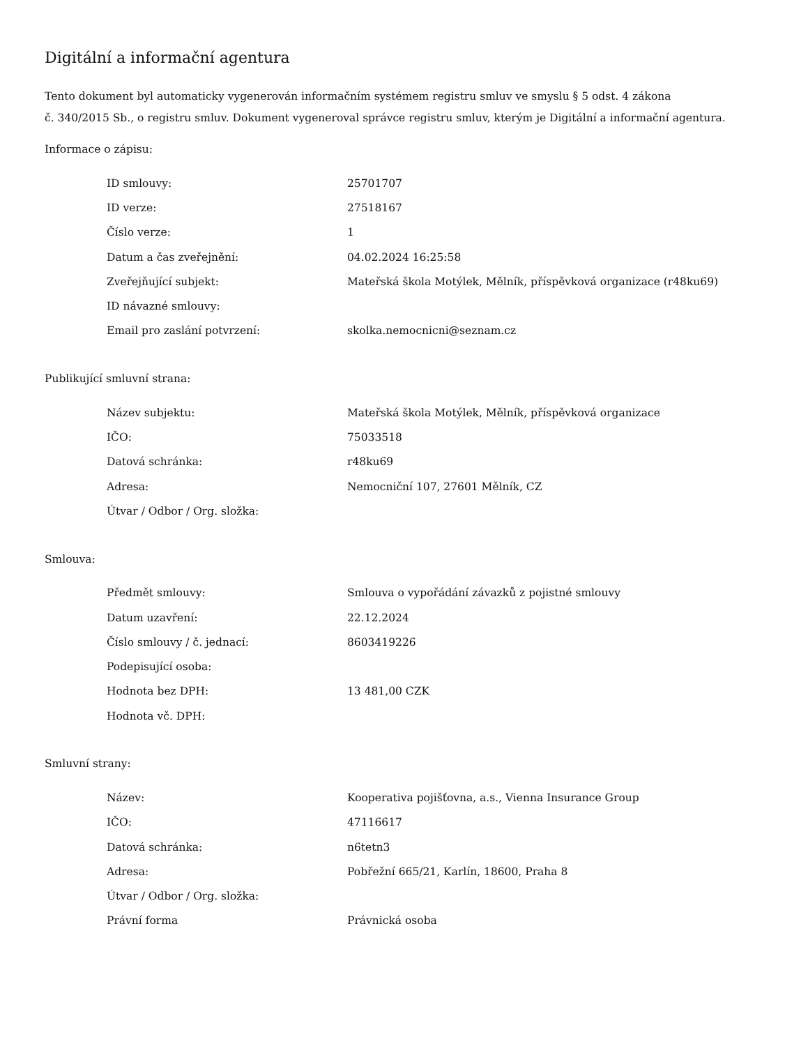Digitální a informační agentura
Tento dokument byl automaticky vygenerován informačním systémem registru smluv ve smyslu § 5 odst. 4 zákona
č. 340/2015 Sb., o registru smluv. Dokument vygeneroval správce registru smluv, kterým je Digitální a informační agentura.
Informace o zápisu:
| ID smlouvy: | 25701707 |
| ID verze: | 27518167 |
| Číslo verze: | 1 |
| Datum a čas zveřejnění: | 04.02.2024 16:25:58 |
| Zveřejňující subjekt: | Mateřská škola Motýlek, Mělník, příspěvková organizace (r48ku69) |
| ID návazné smlouvy: | |
| Email pro zaslání potvrzení: | skolka.nemocnicni@seznam.cz |
Publikující smluvní strana:
| Název subjektu: | Mateřská škola Motýlek, Mělník, příspěvková organizace |
| IČO: | 75033518 |
| Datová schránka: | r48ku69 |
| Adresa: | Nemocniční 107, 27601 Mělník, CZ |
| Útvar / Odbor / Org. složka: | |
Smlouva:
| Předmět smlouvy: | Smlouva o vypořádání závazků z pojistné smlouvy |
| Datum uzavření: | 22.12.2024 |
| Číslo smlouvy / č. jednací: | 8603419226 |
| Podepisující osoba: | |
| Hodnota bez DPH: | 13 481,00 CZK |
| Hodnota vč. DPH: | |
Smluvní strany:
| Název: | Kooperativa pojišťovna, a.s., Vienna Insurance Group |
| IČO: | 47116617 |
| Datová schránka: | n6tetn3 |
| Adresa: | Pobřežní 665/21, Karlín, 18600, Praha 8 |
| Útvar / Odbor / Org. složka: | |
| Právní forma | Právnická osoba |